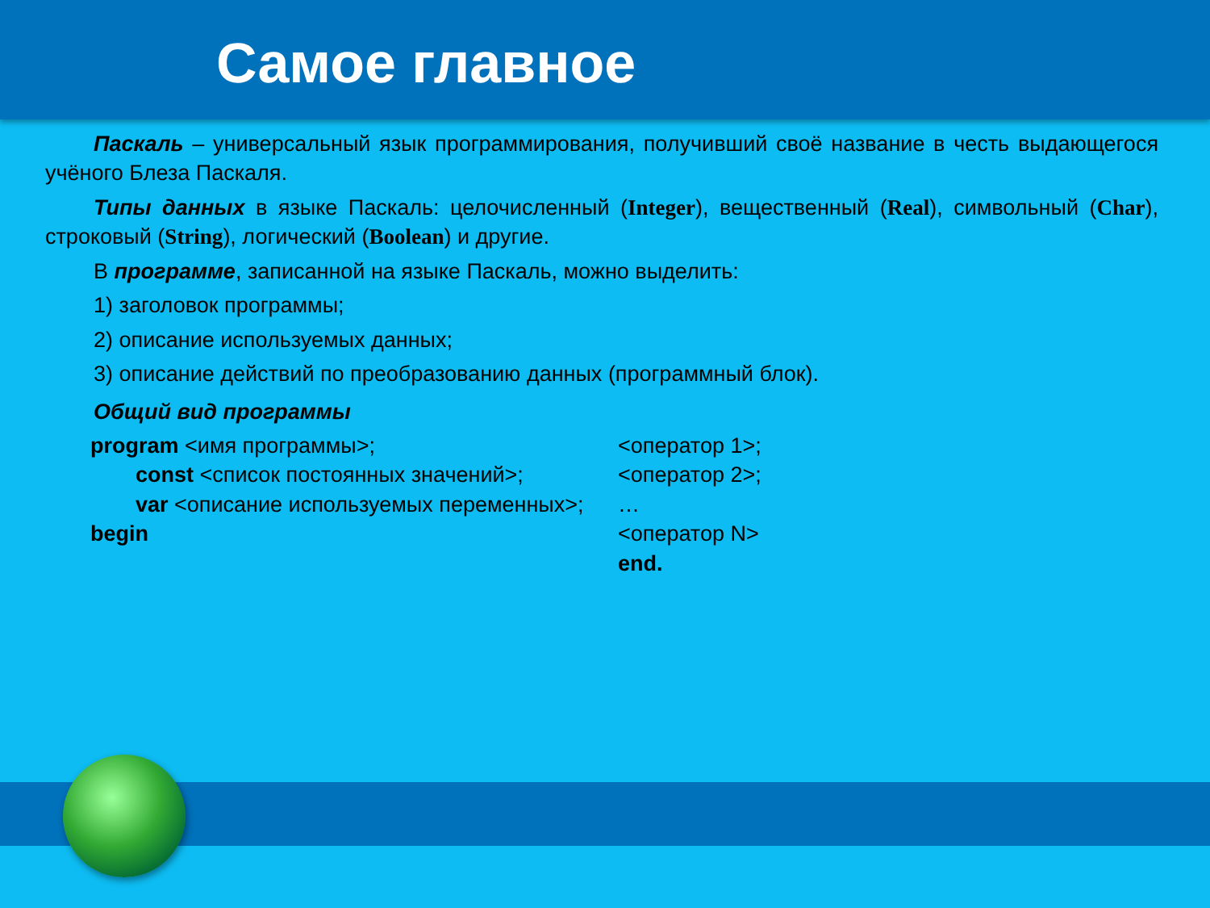Самое главное
Паскаль – универсальный язык программирования, получивший своё название в честь выдающегося учёного Блеза Паскаля.
Типы данных в языке Паскаль: целочисленный (Integer), вещественный (Real), символьный (Char), строковый (String), логический (Boolean) и другие.
В программе, записанной на языке Паскаль, можно выделить:
1) заголовок программы;
2) описание используемых данных;
3) описание действий по преобразованию данных (программный блок).
Общий вид программы
program <имя программы>;
const <список постоянных значений>;
var <описание используемых переменных>;
begin
<оператор 1>;
<оператор 2>;
…
<оператор N>
end.